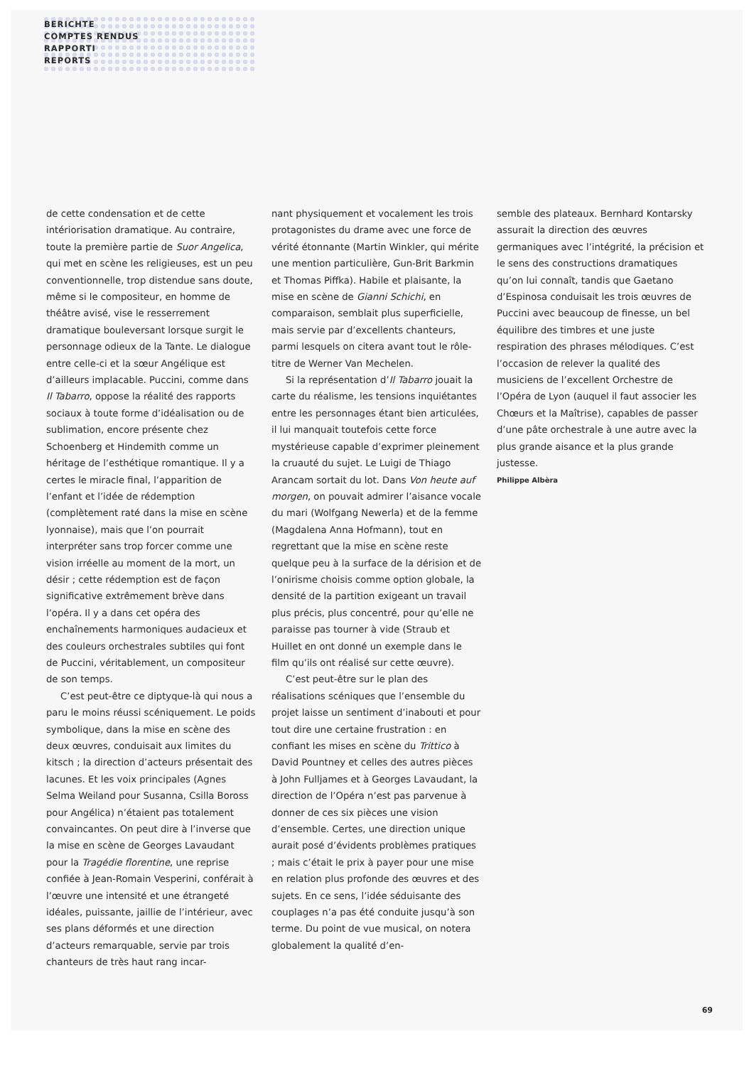BERICHTE
COMPTES RENDUS
RAPPORTI
REPORTS
de cette condensation et de cette intériorisation dramatique. Au contraire, toute la première partie de Suor Angelica, qui met en scène les religieuses, est un peu conventionnelle, trop distendue sans doute, même si le compositeur, en homme de théâtre avisé, vise le resserrement dramatique bouleversant lorsque surgit le personnage odieux de la Tante. Le dialogue entre celle-ci et la sœur Angélique est d’ailleurs implacable. Puccini, comme dans Il Tabarro, oppose la réalité des rapports sociaux à toute forme d’idéalisation ou de sublimation, encore présente chez Schoenberg et Hindemith comme un héritage de l’esthétique romantique. Il y a certes le miracle final, l’apparition de l’enfant et l’idée de rédemption (complètement raté dans la mise en scène lyonnaise), mais que l’on pourrait interpréter sans trop forcer comme une vision irréelle au moment de la mort, un désir ; cette rédemption est de façon significative extrêmement brève dans l’opéra. Il y a dans cet opéra des enchaînements harmoniques audacieux et des couleurs orchestrales subtiles qui font de Puccini, véritablement, un compositeur de son temps.
C’est peut-être ce diptyque-là qui nous a paru le moins réussi scéniquement. Le poids symbolique, dans la mise en scène des deux œuvres, conduisait aux limites du kitsch ; la direction d’acteurs présentait des lacunes. Et les voix principales (Agnes Selma Weiland pour Susanna, Csilla Boross pour Angélica) n’étaient pas totalement convaincantes. On peut dire à l’inverse que la mise en scène de Georges Lavaudant pour la Tragédie florentine, une reprise confiée à Jean-Romain Vesperini, conférait à l’œuvre une intensité et une étrangeté idéales, puissante, jaillie de l’intérieur, avec ses plans déformés et une direction d’acteurs remarquable, servie par trois chanteurs de très haut rang incar-
nant physiquement et vocalement les trois protagonistes du drame avec une force de vérité étonnante (Martin Winkler, qui mérite une mention particulière, Gun-Brit Barkmin et Thomas Piffka). Habile et plaisante, la mise en scène de Gianni Schichi, en comparaison, semblait plus superficielle, mais servie par d’excellents chanteurs, parmi lesquels on citera avant tout le rôle-titre de Werner Van Mechelen.
Si la représentation d’Il Tabarro jouait la carte du réalisme, les tensions inquiétantes entre les personnages étant bien articulées, il lui manquait toutefois cette force mystérieuse capable d’exprimer pleinement la cruauté du sujet. Le Luigi de Thiago Arancam sortait du lot. Dans Von heute auf morgen, on pouvait admirer l’aisance vocale du mari (Wolfgang Newerla) et de la femme (Magdalena Anna Hofmann), tout en regrettant que la mise en scène reste quelque peu à la surface de la dérision et de l’onirisme choisis comme option globale, la densité de la partition exigeant un travail plus précis, plus concentré, pour qu’elle ne paraisse pas tourner à vide (Straub et Huillet en ont donné un exemple dans le film qu’ils ont réalisé sur cette œuvre).
C’est peut-être sur le plan des réalisations scéniques que l’ensemble du projet laisse un sentiment d’inabouti et pour tout dire une certaine frustration : en confiant les mises en scène du Trittico à David Pountney et celles des autres pièces à John Fulljames et à Georges Lavaudant, la direction de l’Opéra n’est pas parvenue à donner de ces six pièces une vision d’ensemble. Certes, une direction unique aurait posé d’évidents problèmes pratiques ; mais c’était le prix à payer pour une mise en relation plus profonde des œuvres et des sujets. En ce sens, l’idée séduisante des couplages n’a pas été conduite jusqu’à son terme. Du point de vue musical, on notera globalement la qualité d’en-
semble des plateaux. Bernhard Kontarsky assurait la direction des œuvres germaniques avec l’intégrité, la précision et le sens des constructions dramatiques qu’on lui connaît, tandis que Gaetano d’Espinosa conduisait les trois œuvres de Puccini avec beaucoup de finesse, un bel équilibre des timbres et une juste respiration des phrases mélodiques. C’est l’occasion de relever la qualité des musiciens de l’excellent Orchestre de l’Opéra de Lyon (auquel il faut associer les Chœurs et la Maîtrise), capables de passer d’une pâte orchestrale à une autre avec la plus grande aisance et la plus grande justesse.
Philippe Albèra
69